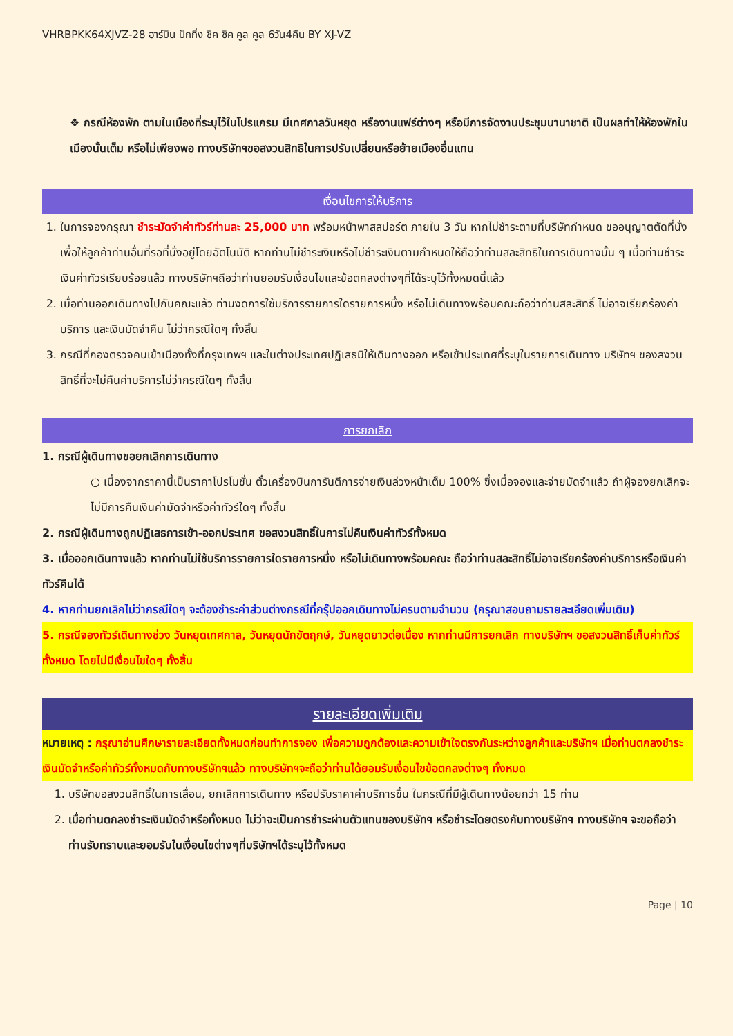VHRBPKK64XJVZ-28 ฮาร์บิน ปักกิ่ง ชิค ชิค คูล คูล 6วัน4คืน BY XJ-VZ
❖ กรณีห้องพัก ตามในเมืองที่ระบุไว้ในโปรแกรม มีเทศกาลวันหยุด หรืองานแฟร์ต่างๆ หรือมีการจัดงานประชุมนานาชาติ เป็นผลทำให้ห้องพักในเมืองนั้นเต็ม หรือไม่เพียงพอ ทางบริษัทฯขอสงวนสิทธิในการปรับเปลี่ยนหรือย้ายเมืองอื่นแทน
เงื่อนไขการให้บริการ
1. ในการจองกรุณา ชำระมัดจำค่าทัวร์ท่านละ 25,000 บาท พร้อมหน้าพาสสปอร์ต ภายใน 3 วัน หากไม่ชำระตามที่บริษัทกำหนด ขออนุญาตตัดที่นั่งเพื่อให้ลูกค้าท่านอื่นที่รอที่นั่งอยู่โดยอัตโนมัติ หากท่านไม่ชำระเงินหรือไม่ชำระเงินตามกำหนดให้ถือว่าท่านสละสิทธิในการเดินทางนั้น ๆ เมื่อท่านชำระเงินค่าทัวร์เรียบร้อยแล้ว ทางบริษัทฯถือว่าท่านยอมรับเงื่อนไขและข้อตกลงต่างๆที่ได้ระบุไว้ทั้งหมดนี้แล้ว
2. เมื่อท่านออกเดินทางไปกับคณะแล้ว ท่านงดการใช้บริการรายการใดรายการหนึ่ง หรือไม่เดินทางพร้อมคณะถือว่าท่านสละสิทธิ์ ไม่อาจเรียกร้องค่าบริการ และเงินมัดจำคืน ไม่ว่ากรณีใดๆ ทั้งสิ้น
3. กรณีที่กองตรวจคนเข้าเมืองทั้งที่กรุงเทพฯ และในต่างประเทศปฏิเสธมิให้เดินทางออก หรือเข้าประเทศที่ระบุในรายการเดินทาง บริษัทฯ ของสงวนสิทธิ์ที่จะไม่คืนค่าบริการไม่ว่ากรณีใดๆ ทั้งสิ้น
การยกเลิก
1. กรณีผู้เดินทางขอยกเลิกการเดินทาง
○ เนื่องจากราคานี้เป็นราคาโปรโมชั่น ตั๋วเครื่องบินการันตีการจ่ายเงินล่วงหน้าเต็ม 100% ซึ่งเมื่อจองและจ่ายมัดจำแล้ว ถ้าผู้จองยกเลิกจะไม่มีการคืนเงินค่ามัดจำหรือค่าทัวร์ใดๆ ทั้งสิ้น
2. กรณีผู้เดินทางถูกปฏิเสธการเข้า-ออกประเทศ ขอสงวนสิทธิ์ในการไม่คืนเงินค่าทัวร์ทั้งหมด
3. เมื่อออกเดินทางแล้ว หากท่านไม่ใช้บริการรายการใดรายการหนึ่ง หรือไม่เดินทางพร้อมคณะ ถือว่าท่านสละสิทธิ์ไม่อาจเรียกร้องค่าบริการหรือเงินค่าทัวร์คืนได้
4. หากท่านยกเลิกไม่ว่ากรณีใดๆ จะต้องชำระค่าส่วนต่างกรณีที่กรุ๊ปออกเดินทางไม่ครบตามจำนวน (กรุณาสอบถามรายละเอียดเพิ่มเติม)
5. กรณีจองทัวร์เดินทางช่วง วันหยุดเทศกาล, วันหยุดนักขัตฤกษ์, วันหยุดยาวต่อเนื่อง หากท่านมีการยกเลิก ทางบริษัทฯ ขอสงวนสิทธิ์เก็บค่าทัวร์ทั้งหมด โดยไม่มีเงื่อนไขใดๆ ทั้งสิ้น
รายละเอียดเพิ่มเติม
หมายเหตุ : กรุณาอ่านศึกษารายละเอียดทั้งหมดก่อนทำการจอง เพื่อความถูกต้องและความเข้าใจตรงกันระหว่างลูกค้าและบริษัทฯ เมื่อท่านตกลงชำระเงินมัดจำหรือค่าทัวร์ทั้งหมดกับทางบริษัทฯแล้ว ทางบริษัทฯจะถือว่าท่านได้ยอมรับเงื่อนไขข้อตกลงต่างๆ ทั้งหมด
1. บริษัทขอสงวนสิทธิ์ในการเลื่อน, ยกเลิกการเดินทาง หรือปรับราคาค่าบริการขึ้น ในกรณีที่มีผู้เดินทางน้อยกว่า 15 ท่าน
2. เมื่อท่านตกลงชำระเงินมัดจำหรือทั้งหมด ไม่ว่าจะเป็นการชำระผ่านตัวแทนของบริษัทฯ หรือชำระโดยตรงกับทางบริษัทฯ ทางบริษัทฯ จะขอถือว่าท่านรับทราบและยอมรับในเงื่อนไขต่างๆที่บริษัทฯได้ระบุไว้ทั้งหมด
Page | 10